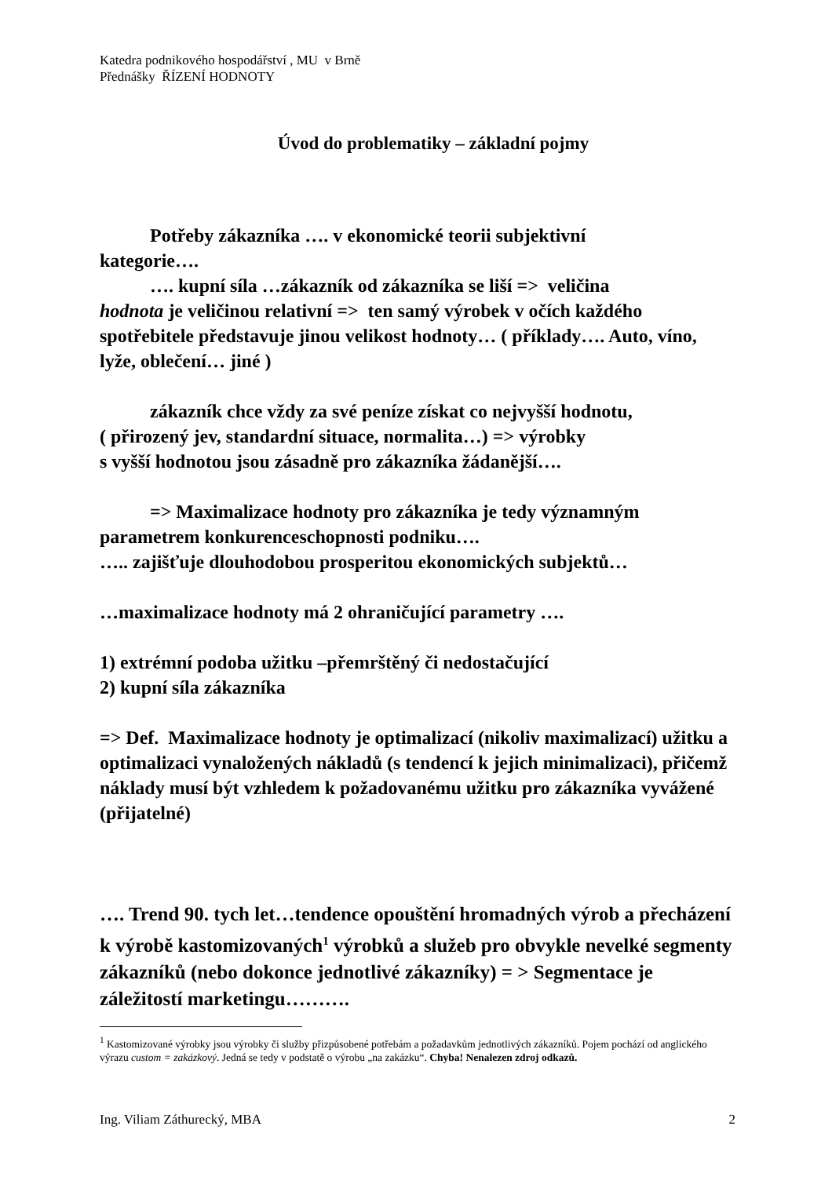Katedra podnikového hospodářství , MU v Brně
Přednášky ŘÍZENÍ HODNOTY
Úvod do problematiky – základní pojmy
Potřeby zákazníka …. v ekonomické teorii subjektivní
kategorie….
…. kupní síla …zákazník od zákazníka se liší => veličina
hodnota je veličinou relativní => ten samý výrobek v očích každého spotřebitele představuje jinou velikost hodnoty… ( příklady…. Auto, víno, lyže, oblečení… jiné )
zákazník chce vždy za své peníze získat co nejvyšší hodnotu,
( přirozený jev, standardní situace, normalita…) => výrobky
s vyšší hodnotou jsou zásadně pro zákazníka žádanější….
=> Maximalizace hodnoty pro zákazníka je tedy významným
parametrem konkurenceschopnosti podniku….
….. zajišťuje dlouhodobou prosperitou ekonomických subjektů…
…maximalizace hodnoty má 2 ohraničující parametry ….
1) extrémní podoba užitku –přemrštěný či nedostačující
2) kupní síla zákazníka
=> Def. Maximalizace hodnoty je optimalizací (nikoliv maximalizací) užitku a optimalizaci vynaložených nákladů (s tendencí k jejich minimalizaci), přičemž náklady musí být vzhledem k požadovanému užitku pro zákazníka vyvážené (přijatelné)
…. Trend 90. tych let…tendence opouštění hromadných výrob a přecházení k výrobě kastomizovaných<sup>1</sup> výrobků a služeb pro obvykle nevelké segmenty zákazníků (nebo dokonce jednotlivé zákazníky) = > Segmentace je záležitostí marketingu……….
<sup>1</sup> Kastomizované výrobky jsou výrobky či služby přizpůsobené potřebám a požadavkům jednotlivých zákazníků. Pojem pochází od anglického výrazu custom = zakázkový. Jedná se tedy v podstatě o výrobu „na zakázku“. Chyba! Nenalezen zdroj odkazů.
Ing. Viliam Záthurecký, MBA 2